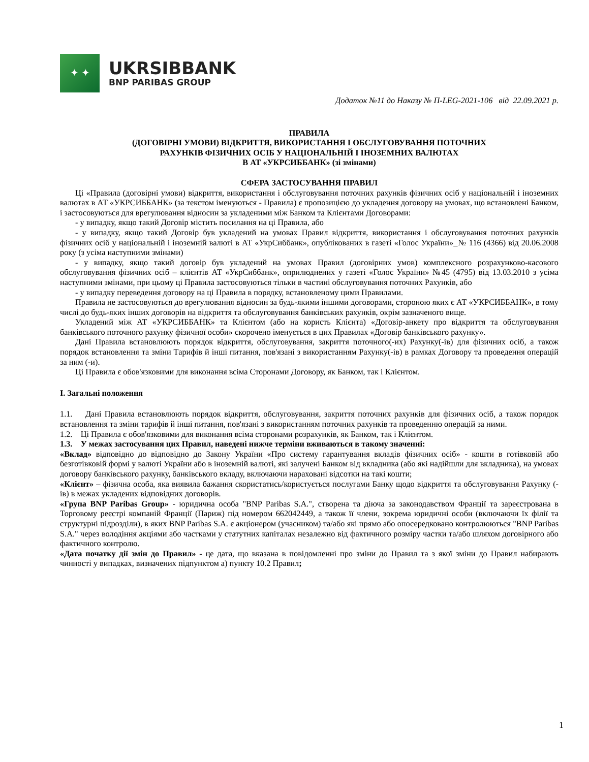✦ ✦
UKRSIBBANK
BNP PARIBAS GROUP
Додаток №11 до Наказу № П-LEG-2021-106 від 22.09.2021 р.
ПРАВИЛА
(ДОГОВІРНІ УМОВИ) ВІДКРИТТЯ, ВИКОРИСТАННЯ І ОБСЛУГОВУВАННЯ ПОТОЧНИХ
РАХУНКІВ ФІЗИЧНИХ ОСІБ У НАЦІОНАЛЬНІЙ І ІНОЗЕМНИХ ВАЛЮТАХ
В АТ «УКРСИББАНК» (зі змінами)
СФЕРА ЗАСТОСУВАННЯ ПРАВИЛ
Ці «Правила (договірні умови) відкриття, використання і обслуговування поточних рахунків фізичних осіб у національній і іноземних валютах в АТ «УКРСИББАНК» (за текстом іменуються - Правила) є пропозицією до укладення договору на умовах, що встановлені Банком, і застосовуються для врегулювання відносин за укладеними між Банком та Клієнтами Договорами:
- у випадку, якщо такий Договір містить посилання на ці Правила, або
- у випадку, якщо такий Договір був укладений на умовах Правил відкриття, використання і обслуговування поточних рахунків фізичних осіб у національній і іноземній валюті в АТ «УкрСиббанк», опублікованих в газеті «Голос України»_№ 116 (4366) від 20.06.2008 року (з усіма наступними змінами)
- у випадку, якщо такий договір був укладений на умовах Правил (договірних умов) комплексного розрахунково-касового обслуговування фізичних осіб – клієнтів АТ «УкрСиббанк», оприлюднених у газеті «Голос України» №45 (4795) від 13.03.2010 з усіма наступними змінами, при цьому ці Правила застосовуються тільки в частині обслуговування поточних Рахунків, або
- у випадку переведення договору на ці Правила в порядку, встановленому цими Правилами.
Правила не застосовуються до врегулювання відносин за будь-якими іншими договорами, стороною яких є АТ «УКРСИББАНК», в тому числі до будь-яких інших договорів на відкриття та обслуговування банківських рахунків, окрім зазначеного вище.
Укладений між АТ «УКРСИББАНК» та Клієнтом (або на користь Клієнта) «Договір-анкету про відкриття та обслуговування банківського поточного рахунку фізичної особи» скорочено іменується в цих Правилах «Договір банківського рахунку».
Дані Правила встановлюють порядок відкриття, обслуговування, закриття поточного(-их) Рахунку(-ів) для фізичних осіб, а також порядок встановлення та зміни Тарифів й інші питання, пов'язані з використанням Рахунку(-ів) в рамках Договору та проведення операцій за ним (-и).
Ці Правила є обов'язковими для виконання всіма Сторонами Договору, як Банком, так і Клієнтом.
I. Загальні положення
1.1. Дані Правила встановлюють порядок відкриття, обслуговування, закриття поточних рахунків для фізичних осіб, а також порядок встановлення та зміни тарифів й інші питання, пов'язані з використанням поточних рахунків та проведенню операцій за ними.
1.2. Ці Правила є обов'язковими для виконання всіма сторонами розрахунків, як Банком, так і Клієнтом.
1.3. У межах застосування цих Правил, наведені нижче терміни вживаються в такому значенні:
«Вклад» відповідно до відповідно до Закону України «Про систему гарантування вкладів фізичних осіб» - кошти в готівковій або безготівковій формі у валюті України або в іноземній валюті, які залучені Банком від вкладника (або які надійшли для вкладника), на умовах договору банківського рахунку, банківського вкладу, включаючи нараховані відсотки на такі кошти;
«Клієнт» – фізична особа, яка виявила бажання скористатись/користується послугами Банку щодо відкриття та обслуговування Рахунку (-ів) в межах укладених відповідних договорів.
«Група BNP Paribas Group» - юридична особа "BNP Paribas S.A.", створена та діюча за законодавством Франції та зареєстрована в Торговому реєстрі компаній Франції (Париж) під номером 662042449, а також її члени, зокрема юридичні особи (включаючи їх філії та структурні підрозділи), в яких BNP Paribas S.A. є акціонером (учасником) та/або які прямо або опосередковано контролюються "BNP Paribas S.A." через володіння акціями або частками у статутних капіталах незалежно від фактичного розміру частки та/або шляхом договірного або фактичного контролю.
«Дата початку дії змін до Правил» - це дата, що вказана в повідомленні про зміни до Правил та з якої зміни до Правил набирають чинності у випадках, визначених підпунктом а) пункту 10.2 Правил;
1